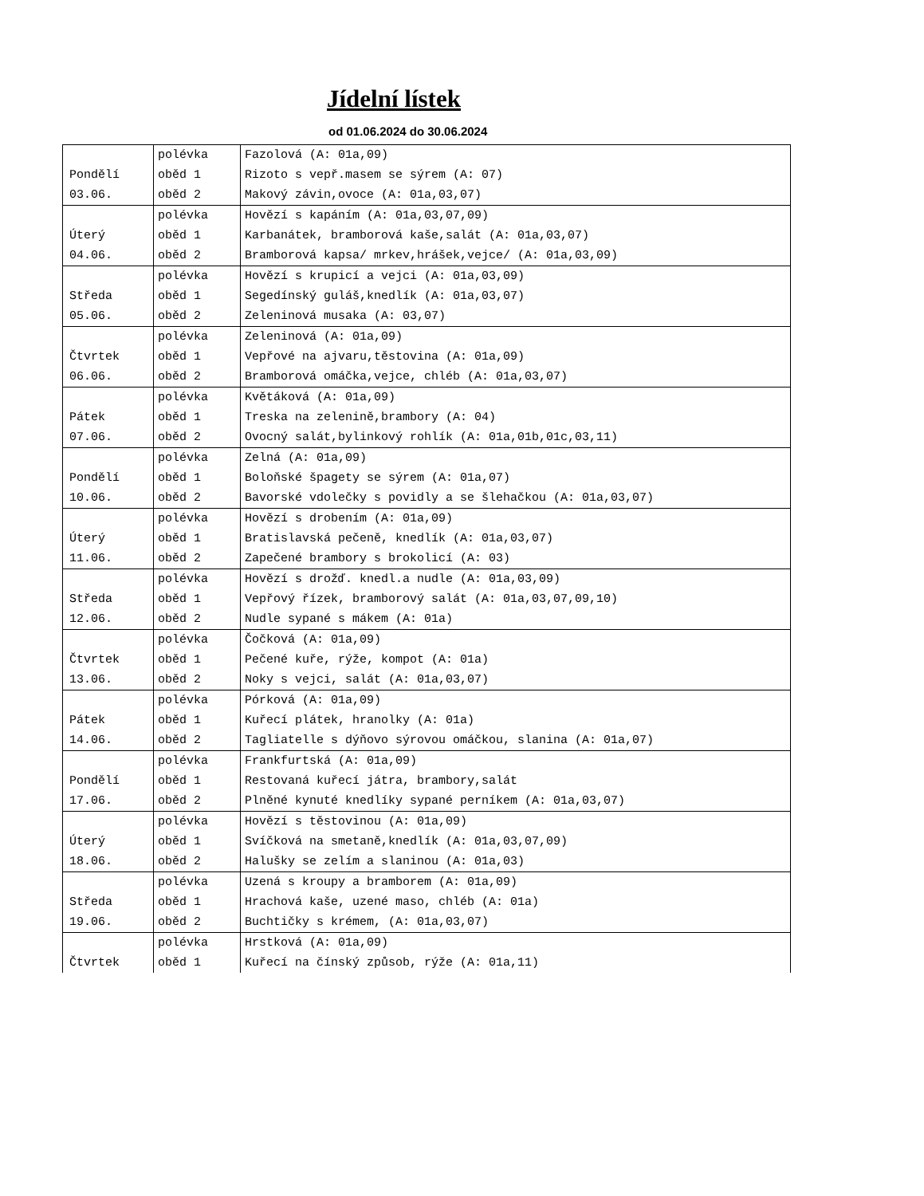Jídelní lístek
od 01.06.2024 do 30.06.2024
| | polévka | Fazolová (A: 01a,09) |
| Pondělí | oběd 1 | Rizoto s vepř.masem se sýrem (A: 07) |
| 03.06. | oběd 2 | Makový závin,ovoce (A: 01a,03,07) |
| | polévka | Hovězí s kapáním (A: 01a,03,07,09) |
| Úterý | oběd 1 | Karbanátek, bramborová kaše,salát (A: 01a,03,07) |
| 04.06. | oběd 2 | Bramborová kapsa/ mrkev,hrášek,vejce/ (A: 01a,03,09) |
| | polévka | Hovězí s krupicí a vejci (A: 01a,03,09) |
| Středa | oběd 1 | Segedínský guláš,knedlík (A: 01a,03,07) |
| 05.06. | oběd 2 | Zeleninová musaka (A: 03,07) |
| | polévka | Zeleninová (A: 01a,09) |
| Čtvrtek | oběd 1 | Vepřové na ajvaru,těstovina (A: 01a,09) |
| 06.06. | oběd 2 | Bramborová omáčka,vejce, chléb (A: 01a,03,07) |
| | polévka | Květáková (A: 01a,09) |
| Pátek | oběd 1 | Treska na zelenině,brambory (A: 04) |
| 07.06. | oběd 2 | Ovocný salát,bylinkový rohlík (A: 01a,01b,01c,03,11) |
| | polévka | Zelná (A: 01a,09) |
| Pondělí | oběd 1 | Boloňské špagety se sýrem (A: 01a,07) |
| 10.06. | oběd 2 | Bavorské vdolečky s povidly a se šlehačkou (A: 01a,03,07) |
| | polévka | Hovězí s drobením (A: 01a,09) |
| Úterý | oběd 1 | Bratislavská pečeně, knedlík (A: 01a,03,07) |
| 11.06. | oběd 2 | Zapečené brambory s brokolicí (A: 03) |
| | polévka | Hovězí s drožď. knedl.a nudle (A: 01a,03,09) |
| Středa | oběd 1 | Vepřový řízek, bramborový salát (A: 01a,03,07,09,10) |
| 12.06. | oběd 2 | Nudle sypané s mákem (A: 01a) |
| | polévka | Čočková (A: 01a,09) |
| Čtvrtek | oběd 1 | Pečené kuře, rýže, kompot (A: 01a) |
| 13.06. | oběd 2 | Noky s vejci, salát (A: 01a,03,07) |
| | polévka | Pórková (A: 01a,09) |
| Pátek | oběd 1 | Kuřecí plátek, hranolky (A: 01a) |
| 14.06. | oběd 2 | Tagliatelle s dýňovo sýrovou omáčkou, slanina (A: 01a,07) |
| | polévka | Frankfurtská (A: 01a,09) |
| Pondělí | oběd 1 | Restovaná kuřecí játra, brambory,salát |
| 17.06. | oběd 2 | Plněné kynuté knedlíky sypané perníkem (A: 01a,03,07) |
| | polévka | Hovězí s těstovinou (A: 01a,09) |
| Úterý | oběd 1 | Svíčková na smetaně,knedlík (A: 01a,03,07,09) |
| 18.06. | oběd 2 | Halušky se zelím a slaninou (A: 01a,03) |
| | polévka | Uzená s kroupy a bramborem (A: 01a,09) |
| Středa | oběd 1 | Hrachová kaše, uzené maso, chléb (A: 01a) |
| 19.06. | oběd 2 | Buchtičky s krémem, (A: 01a,03,07) |
| | polévka | Hrstková (A: 01a,09) |
| Čtvrtek | oběd 1 | Kuřecí na čínský způsob, rýže (A: 01a,11) |